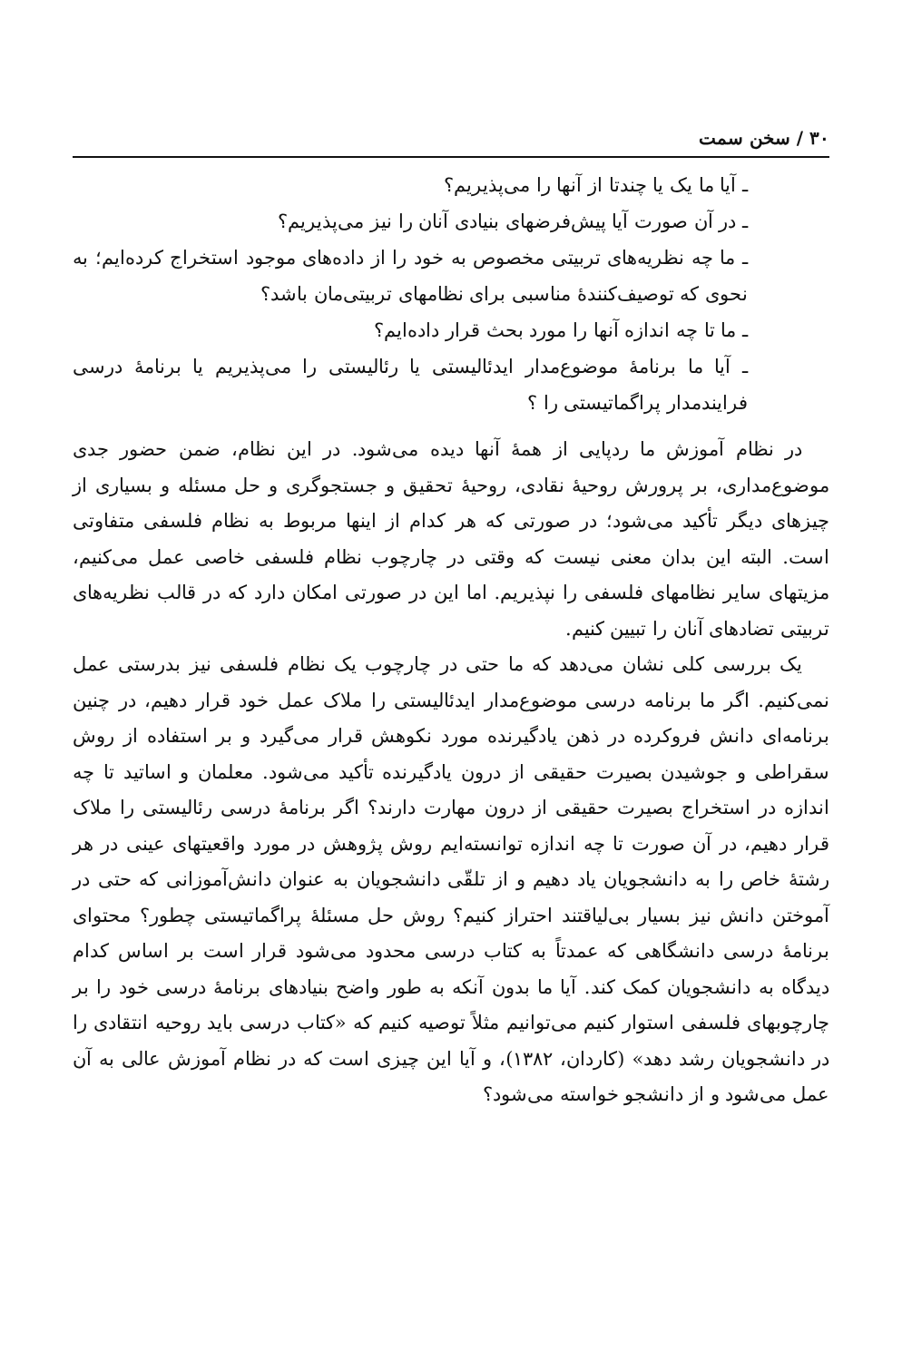۳۰ / سخن سمت
ـ آیا ما یک یا چندتا از آنها را می‌پذیریم؟
ـ در آن صورت آیا پیش‌فرضهای بنیادی آنان را نیز می‌پذیریم؟
ـ ما چه نظریه‌های تربیتی مخصوص به خود را از داده‌های موجود استخراج کرده‌ایم؛ به نحوی که توصیف‌کنندهٔ مناسبی برای نظامهای تربیتی‌مان باشد؟
ـ ما تا چه اندازه آنها را مورد بحث قرار داده‌ایم؟
ـ آیا ما برنامهٔ موضوع‌مدار ایدئالیستی یا رئالیستی را می‌پذیریم یا برنامهٔ درسی فرایندمدار پراگماتیستی را ؟
در نظام آموزش ما ردپایی از همهٔ آنها دیده می‌شود. در این نظام، ضمن حضور جدی موضوع‌مداری، بر پرورش روحیهٔ نقادی، روحیهٔ تحقیق و جستجوگری و حل مسئله و بسیاری از چیزهای دیگر تأکید می‌شود؛ در صورتی که هر کدام از اینها مربوط به نظام فلسفی متفاوتی است. البته این بدان معنی نیست که وقتی در چارچوب نظام فلسفی خاصی عمل می‌کنیم، مزیتهای سایر نظامهای فلسفی را نپذیریم. اما این در صورتی امکان دارد که در قالب نظریه‌های تربیتی تضادهای آنان را تبیین کنیم.
یک بررسی کلی نشان می‌دهد که ما حتی در چارچوب یک نظام فلسفی نیز بدرستی عمل نمی‌کنیم. اگر ما برنامه درسی موضوع‌مدار ایدئالیستی را ملاک عمل خود قرار دهیم، در چنین برنامه‌ای دانش فروکرده در ذهن یادگیرنده مورد نکوهش قرار می‌گیرد و بر استفاده از روش سقراطی و جوشیدن بصیرت حقیقی از درون یادگیرنده تأکید می‌شود. معلمان و اساتید تا چه اندازه در استخراج بصیرت حقیقی از درون مهارت دارند؟ اگر برنامهٔ درسی رئالیستی را ملاک قرار دهیم، در آن صورت تا چه اندازه توانسته‌ایم روش پژوهش در مورد واقعیتهای عینی در هر رشتهٔ خاص را به دانشجویان یاد دهیم و از تلقّی دانشجویان به عنوان دانش‌آموزانی که حتی در آموختن دانش نیز بسیار بی‌لیاقتند احتراز کنیم؟ روش حل مسئلهٔ پراگماتیستی چطور؟ محتوای برنامهٔ درسی دانشگاهی که عمدتاً به کتاب درسی محدود می‌شود قرار است بر اساس کدام دیدگاه به دانشجویان کمک کند. آیا ما بدون آنکه به طور واضح بنیادهای برنامهٔ درسی خود را بر چارچوبهای فلسفی استوار کنیم می‌توانیم مثلاً توصیه کنیم که «کتاب درسی باید روحیه انتقادی را در دانشجویان رشد دهد» (کاردان، ۱۳۸۲)، و آیا این چیزی است که در نظام آموزش عالی به آن عمل می‌شود و از دانشجو خواسته می‌شود؟